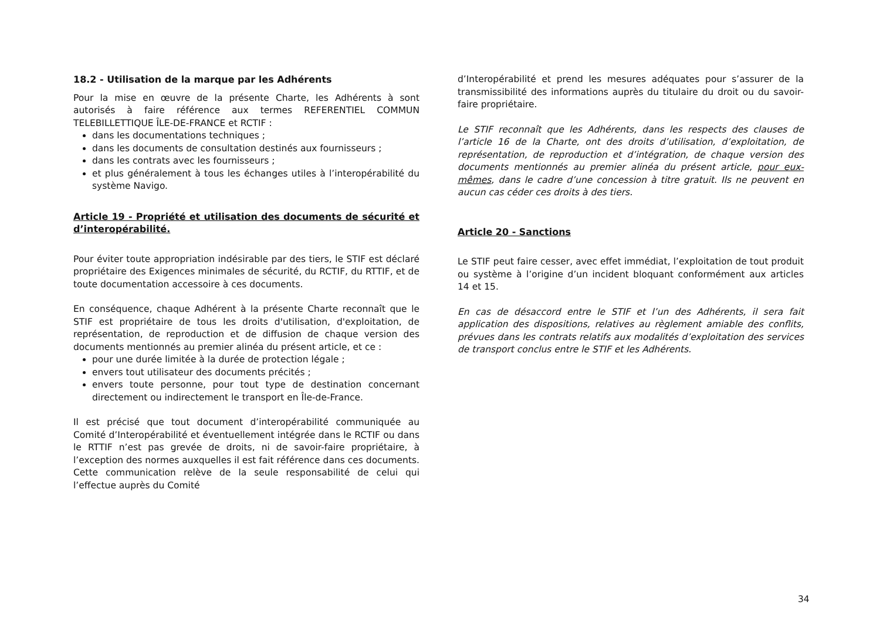18.2 - Utilisation de la marque par les Adhérents
Pour la mise en œuvre de la présente Charte, les Adhérents à sont autorisés à faire référence aux termes REFERENTIEL COMMUN TELEBILLETTIQUE ÎLE-DE-FRANCE et RCTIF :
dans les documentations techniques ;
dans les documents de consultation destinés aux fournisseurs ;
dans les contrats avec les fournisseurs ;
et plus généralement à tous les échanges utiles à l’interopérabilité du système Navigo.
Article 19 - Propriété et utilisation des documents de sécurité et d’interopérabilité.
Pour éviter toute appropriation indésirable par des tiers, le STIF est déclaré propriétaire des Exigences minimales de sécurité, du RCTIF, du RTTIF, et de toute documentation accessoire à ces documents.
En conséquence, chaque Adhérent à la présente Charte reconnaît que le STIF est propriétaire de tous les droits d'utilisation, d'exploitation, de représentation, de reproduction et de diffusion de chaque version des documents mentionnés au premier alinéa du présent article, et ce :
pour une durée limitée à la durée de protection légale ;
envers tout utilisateur des documents précités ;
envers toute personne, pour tout type de destination concernant directement ou indirectement le transport en Île-de-France.
Il est précisé que tout document d’interopérabilité communiquée au Comité d’Interopérabilité et éventuellement intégrée dans le RCTIF ou dans le RTTIF n’est pas grevée de droits, ni de savoir-faire propriétaire, à l’exception des normes auxquelles il est fait référence dans ces documents. Cette communication relève de la seule responsabilité de celui qui l’effectue auprès du Comité
d’Interopérabilité et prend les mesures adéquates pour s’assurer de la transmissibilité des informations auprès du titulaire du droit ou du savoir-faire propriétaire.
Le STIF reconnaît que les Adhérents, dans les respects des clauses de l’article 16 de la Charte, ont des droits d’utilisation, d’exploitation, de représentation, de reproduction et d’intégration, de chaque version des documents mentionnés au premier alinéa du présent article, pour eux-mêmes, dans le cadre d’une concession à titre gratuit. Ils ne peuvent en aucun cas céder ces droits à des tiers.
Article 20 - Sanctions
Le STIF peut faire cesser, avec effet immédiat, l’exploitation de tout produit ou système à l’origine d’un incident bloquant conformément aux articles 14 et 15.
En cas de désaccord entre le STIF et l’un des Adhérents, il sera fait application des dispositions, relatives au règlement amiable des conflits, prévues dans les contrats relatifs aux modalités d’exploitation des services de transport conclus entre le STIF et les Adhérents.
34